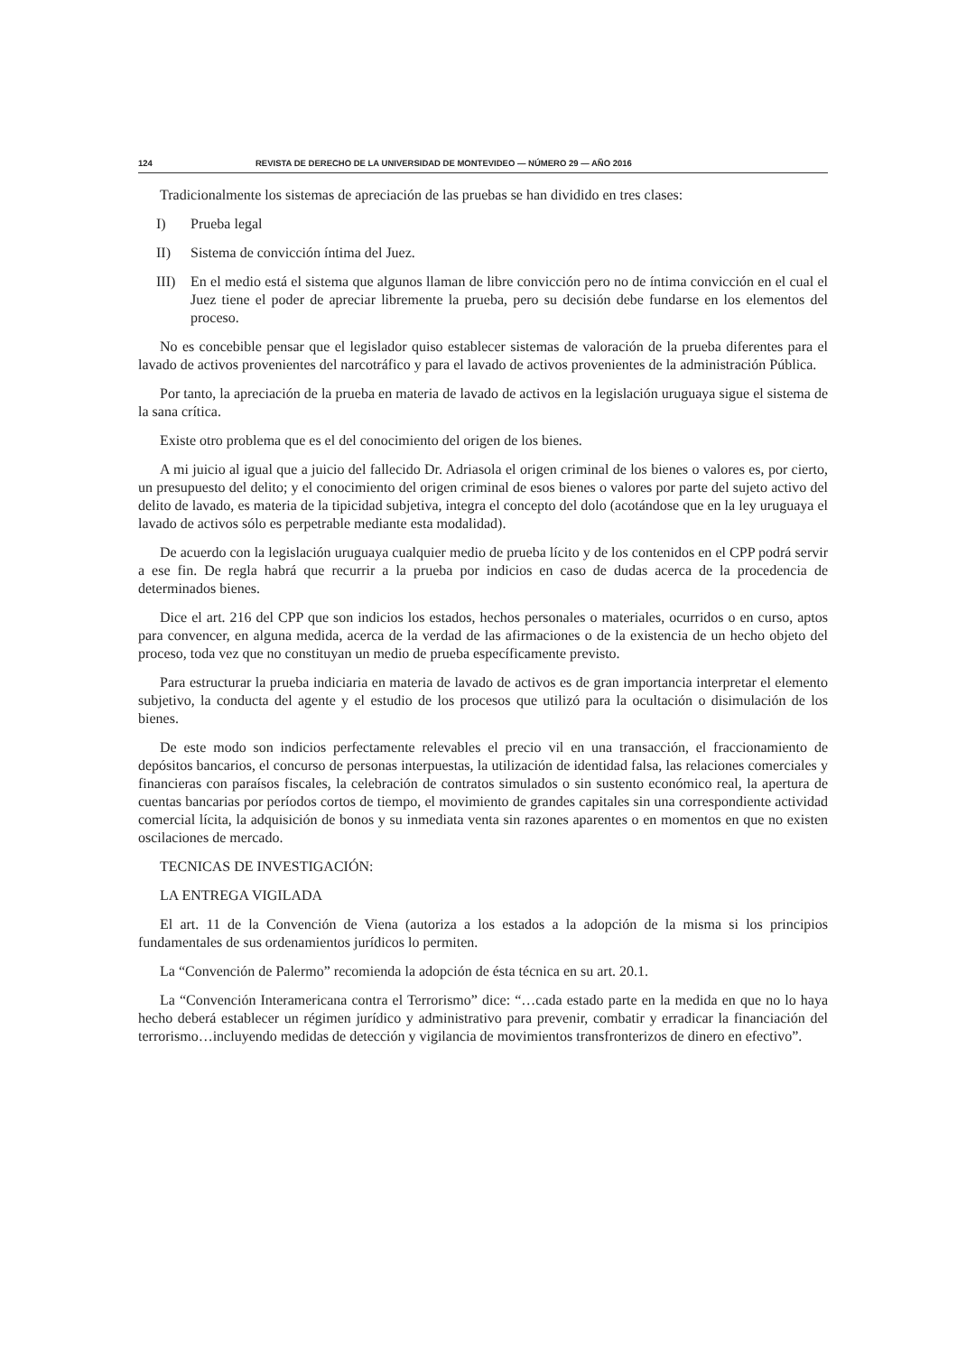124 REVISTA DE DERECHO DE LA UNIVERSIDAD DE MONTEVIDEO — NÚMERO 29 — AÑO 2016
Tradicionalmente los sistemas de apreciación de las pruebas se han dividido en tres clases:
I) Prueba legal
II) Sistema de convicción íntima del Juez.
III) En el medio está el sistema que algunos llaman de libre convicción pero no de íntima convicción en el cual el Juez tiene el poder de apreciar libremente la prueba, pero su decisión debe fundarse en los elementos del proceso.
No es concebible pensar que el legislador quiso establecer sistemas de valoración de la prueba diferentes para el lavado de activos provenientes del narcotráfico y para el lavado de activos provenientes de la administración Pública.
Por tanto, la apreciación de la prueba en materia de lavado de activos en la legislación uruguaya sigue el sistema de la sana crítica.
Existe otro problema que es el del conocimiento del origen de los bienes.
A mi juicio al igual que a juicio del fallecido Dr. Adriasola el origen criminal de los bienes o valores es, por cierto, un presupuesto del delito; y el conocimiento del origen criminal de esos bienes o valores por parte del sujeto activo del delito de lavado, es materia de la tipicidad subjetiva, integra el concepto del dolo (acotándose que en la ley uruguaya el lavado de activos sólo es perpetrable mediante esta modalidad).
De acuerdo con la legislación uruguaya cualquier medio de prueba lícito y de los contenidos en el CPP podrá servir a ese fin. De regla habrá que recurrir a la prueba por indicios en caso de dudas acerca de la procedencia de determinados bienes.
Dice el art. 216 del CPP que son indicios los estados, hechos personales o materiales, ocurridos o en curso, aptos para convencer, en alguna medida, acerca de la verdad de las afirmaciones o de la existencia de un hecho objeto del proceso, toda vez que no constituyan un medio de prueba específicamente previsto.
Para estructurar la prueba indiciaria en materia de lavado de activos es de gran importancia interpretar el elemento subjetivo, la conducta del agente y el estudio de los procesos que utilizó para la ocultación o disimulación de los bienes.
De este modo son indicios perfectamente relevables el precio vil en una transacción, el fraccionamiento de depósitos bancarios, el concurso de personas interpuestas, la utilización de identidad falsa, las relaciones comerciales y financieras con paraísos fiscales, la celebración de contratos simulados o sin sustento económico real, la apertura de cuentas bancarias por períodos cortos de tiempo, el movimiento de grandes capitales sin una correspondiente actividad comercial lícita, la adquisición de bonos y su inmediata venta sin razones aparentes o en momentos en que no existen oscilaciones de mercado.
TECNICAS DE INVESTIGACIÓN:
LA ENTREGA VIGILADA
El art. 11 de la Convención de Viena (autoriza a los estados a la adopción de la misma si los principios fundamentales de sus ordenamientos jurídicos lo permiten.
La “Convención de Palermo” recomienda la adopción de ésta técnica en su art. 20.1.
La “Convención Interamericana contra el Terrorismo” dice: “…cada estado parte en la medida en que no lo haya hecho deberá establecer un régimen jurídico y administrativo para prevenir, combatir y erradicar la financiación del terrorismo…incluyendo medidas de detección y vigilancia de movimientos transfronterizos de dinero en efectivo”.